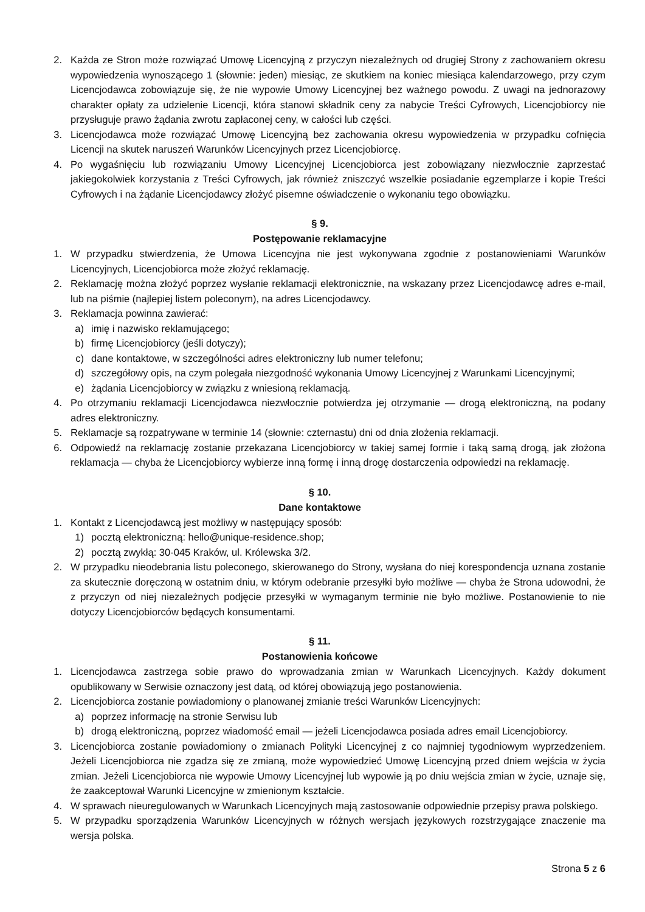2. Każda ze Stron może rozwiązać Umowę Licencyjną z przyczyn niezależnych od drugiej Strony z zachowaniem okresu wypowiedzenia wynoszącego 1 (słownie: jeden) miesiąc, ze skutkiem na koniec miesiąca kalendarzowego, przy czym Licencjodawca zobowiązuje się, że nie wypowie Umowy Licencyjnej bez ważnego powodu. Z uwagi na jednorazowy charakter opłaty za udzielenie Licencji, która stanowi składnik ceny za nabycie Treści Cyfrowych, Licencjobiorcy nie przysługuje prawo żądania zwrotu zapłaconej ceny, w całości lub części.
3. Licencjodawca może rozwiązać Umowę Licencyjną bez zachowania okresu wypowiedzenia w przypadku cofnięcia Licencji na skutek naruszeń Warunków Licencyjnych przez Licencjobiorcę.
4. Po wygaśnięciu lub rozwiązaniu Umowy Licencyjnej Licencjobiorca jest zobowiązany niezwłocznie zaprzestać jakiegokolwiek korzystania z Treści Cyfrowych, jak również zniszczyć wszelkie posiadanie egzemplarze i kopie Treści Cyfrowych i na żądanie Licencjodawcy złożyć pisemne oświadczenie o wykonaniu tego obowiązku.
§ 9.
Postępowanie reklamacyjne
1. W przypadku stwierdzenia, że Umowa Licencyjna nie jest wykonywana zgodnie z postanowieniami Warunków Licencyjnych, Licencjobiorca może złożyć reklamację.
2. Reklamację można złożyć poprzez wysłanie reklamacji elektronicznie, na wskazany przez Licencjodawcę adres e-mail, lub na piśmie (najlepiej listem poleconym), na adres Licencjodawcy.
3. Reklamacja powinna zawierać:
a) imię i nazwisko reklamującego;
b) firmę Licencjobiorcy (jeśli dotyczy);
c) dane kontaktowe, w szczególności adres elektroniczny lub numer telefonu;
d) szczegółowy opis, na czym polegała niezgodność wykonania Umowy Licencyjnej z Warunkami Licencyjnymi;
e) żądania Licencjobiorcy w związku z wniesioną reklamacją.
4. Po otrzymaniu reklamacji Licencjodawca niezwłocznie potwierdza jej otrzymanie — drogą elektroniczną, na podany adres elektroniczny.
5. Reklamacje są rozpatrywane w terminie 14 (słownie: czternastu) dni od dnia złożenia reklamacji.
6. Odpowiedź na reklamację zostanie przekazana Licencjobiorcy w takiej samej formie i taką samą drogą, jak złożona reklamacja — chyba że Licencjobiorcy wybierze inną formę i inną drogę dostarczenia odpowiedzi na reklamację.
§ 10.
Dane kontaktowe
1. Kontakt z Licencjodawcą jest możliwy w następujący sposób:
1) pocztą elektroniczną: hello@unique-residence.shop;
2) pocztą zwykłą: 30-045 Kraków, ul. Królewska 3/2.
2. W przypadku nieodebrania listu poleconego, skierowanego do Strony, wysłana do niej korespondencja uznana zostanie za skutecznie doręczoną w ostatnim dniu, w którym odebranie przesyłki było możliwe — chyba że Strona udowodni, że z przyczyn od niej niezależnych podjęcie przesyłki w wymaganym terminie nie było możliwe. Postanowienie to nie dotyczy Licencjobiorców będących konsumentami.
§ 11.
Postanowienia końcowe
1. Licencjodawca zastrzega sobie prawo do wprowadzania zmian w Warunkach Licencyjnych. Każdy dokument opublikowany w Serwisie oznaczony jest datą, od której obowiązują jego postanowienia.
2. Licencjobiorca zostanie powiadomiony o planowanej zmianie treści Warunków Licencyjnych:
a) poprzez informację na stronie Serwisu lub
b) drogą elektroniczną, poprzez wiadomość email — jeżeli Licencjodawca posiada adres email Licencjobiorcy.
3. Licencjobiorca zostanie powiadomiony o zmianach Polityki Licencyjnej z co najmniej tygodniowym wyprzedzeniem. Jeżeli Licencjobiorca nie zgadza się ze zmianą, może wypowiedzieć Umowę Licencyjną przed dniem wejścia w życia zmian. Jeżeli Licencjobiorca nie wypowie Umowy Licencyjnej lub wypowie ją po dniu wejścia zmian w życie, uznaje się, że zaakceptował Warunki Licencyjne w zmienionym kształcie.
4. W sprawach nieuregulowanych w Warunkach Licencyjnych mają zastosowanie odpowiednie przepisy prawa polskiego.
5. W przypadku sporządzenia Warunków Licencyjnych w różnych wersjach językowych rozstrzygające znaczenie ma wersja polska.
Strona 5 z 6